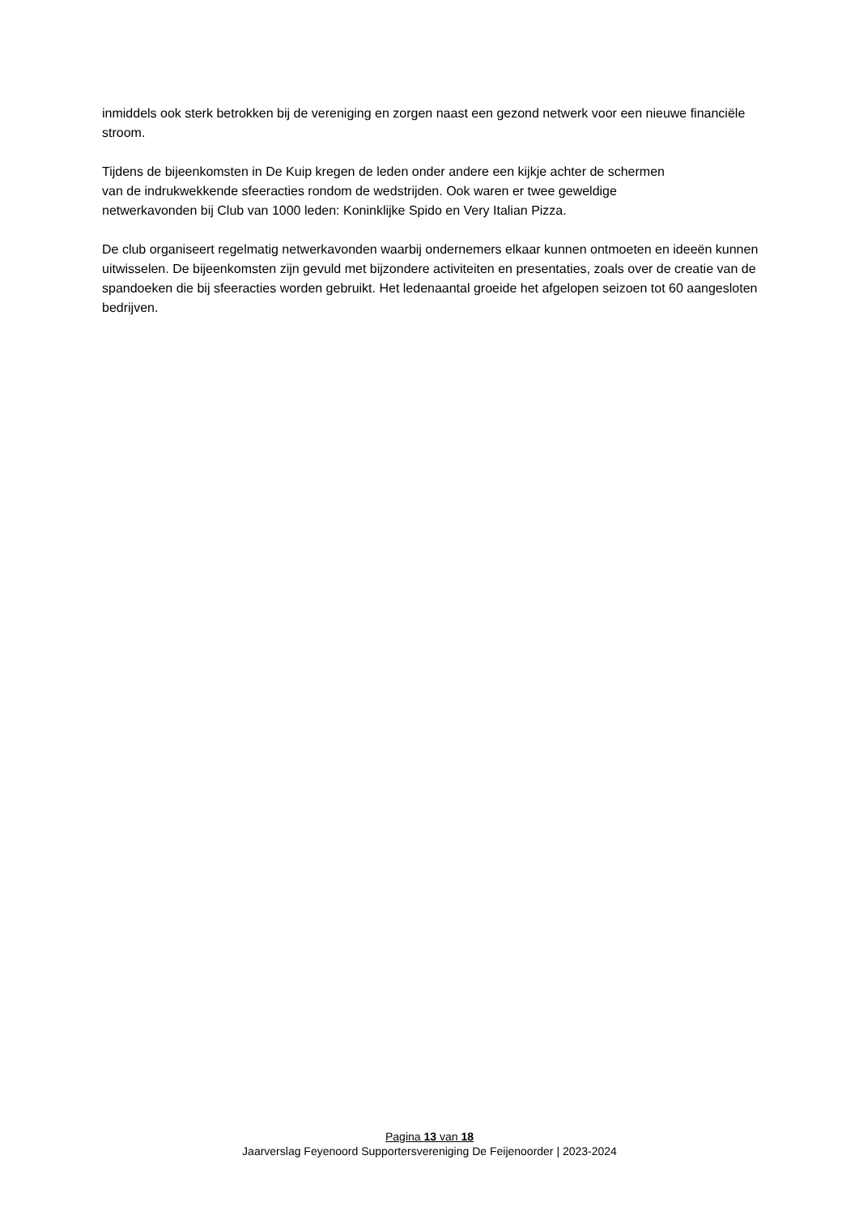inmiddels ook sterk betrokken bij de vereniging en zorgen naast een gezond netwerk voor een nieuwe financiële stroom.
Tijdens de bijeenkomsten in De Kuip kregen de leden onder andere een kijkje achter de schermen
van de indrukwekkende sfeeracties rondom de wedstrijden. Ook waren er twee geweldige
netwerkavonden bij Club van 1000 leden: Koninklijke Spido en Very Italian Pizza.
De club organiseert regelmatig netwerkavonden waarbij ondernemers elkaar kunnen ontmoeten en ideeën kunnen uitwisselen. De bijeenkomsten zijn gevuld met bijzondere activiteiten en presentaties, zoals over de creatie van de spandoeken die bij sfeeracties worden gebruikt. Het ledenaantal groeide het afgelopen seizoen tot 60 aangesloten bedrijven.
Pagina 13 van 18
Jaarverslag Feyenoord Supportersvereniging De Feijenoorder | 2023-2024